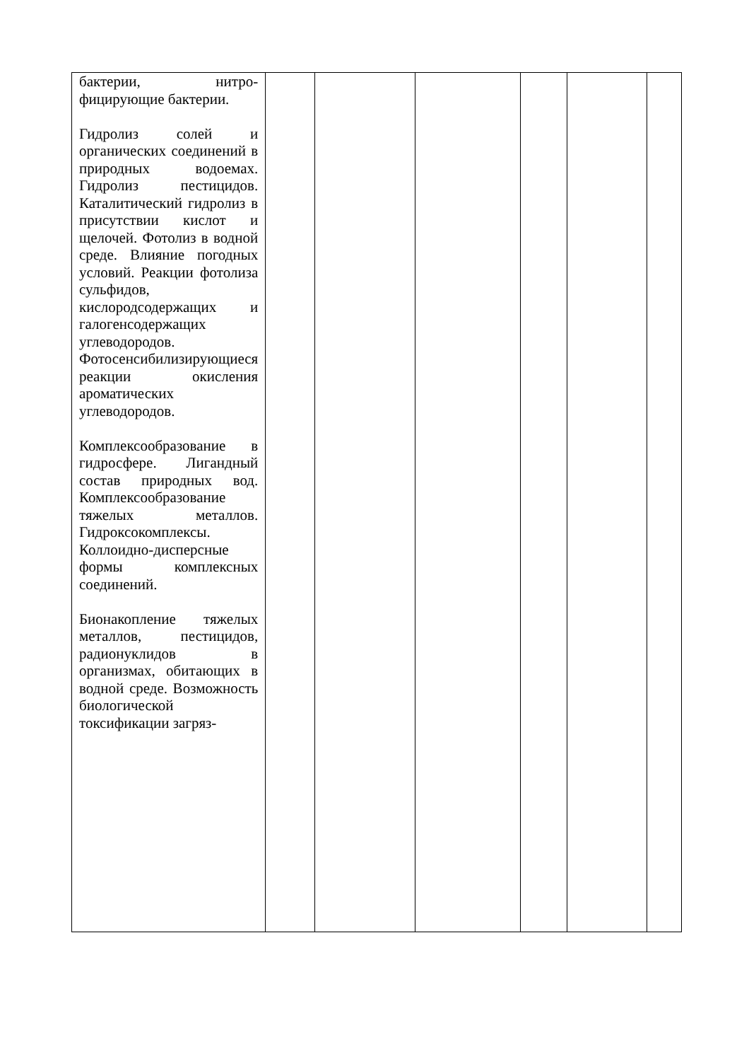| бактерии, нитро-фицирующие бактерии. Гидролиз солей и органических соединений в природных водоемах. Гидролиз пестицидов. Каталитический гидролиз в присутствии кислот и щелочей. Фотолиз в водной среде. Влияние погодных условий. Реакции фотолиза сульфидов, кислородсодержащих и галогенсодержащих углеводородов. Фотосенсибилизирующиеся реакции окисления ароматических углеводородов. Комплексообразование в гидросфере. Лигандный состав природных вод. Комплексообразование тяжелых металлов. Гидроксокомплексы. Коллоидно-дисперсные формы комплексных соединений. Бионакопление тяжелых металлов, пестицидов, радионуклидов в организмах, обитающих в водной среде. Возможность биологической токсификации загряз- | | | | | | |